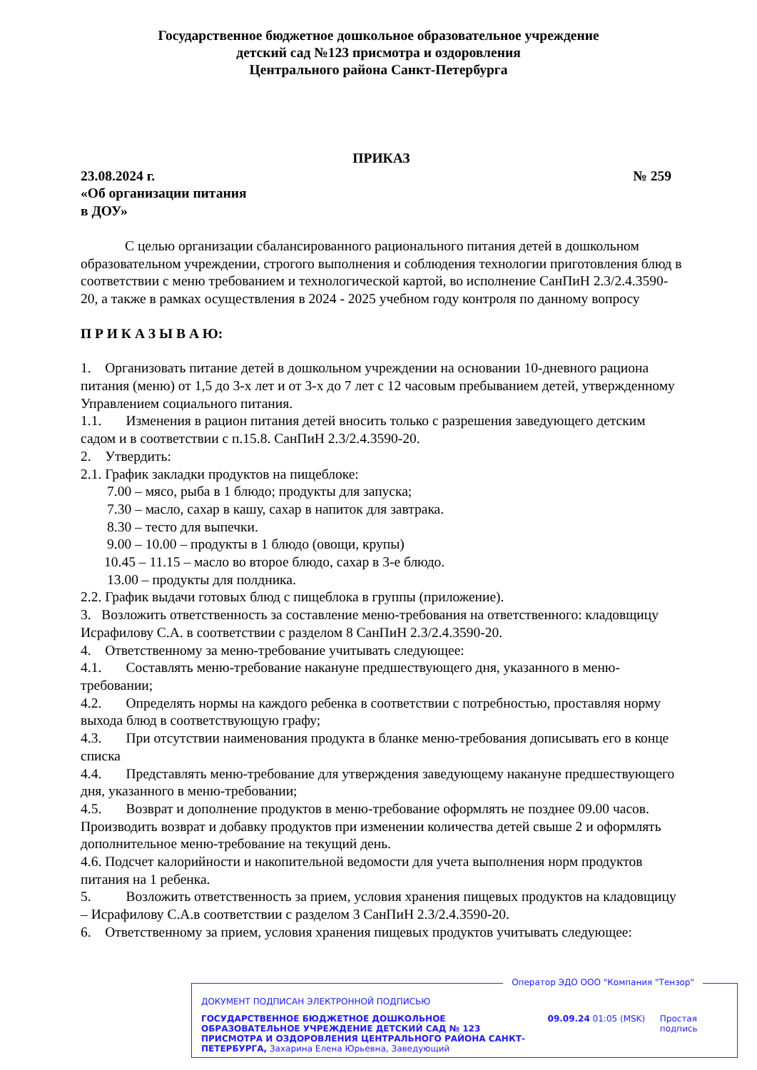Государственное бюджетное дошкольное образовательное учреждение
детский сад №123 присмотра и оздоровления
Центрального района Санкт-Петербурга
ПРИКАЗ
23.08.2024 г. № 259
«Об организации питания
в ДОУ»
С целью организации сбалансированного рационального питания детей в дошкольном образовательном учреждении, строгого выполнения и соблюдения технологии приготовления блюд в соответствии с меню требованием и технологической картой, во исполнение СанПиН 2.3/2.4.3590-20, а также в рамках осуществления в 2024 - 2025 учебном году контроля по данному вопросу
П Р И К А З Ы В А Ю:
1. Организовать питание детей в дошкольном учреждении на основании 10-дневного рациона питания (меню) от 1,5 до 3-х лет и от 3-х до 7 лет с 12 часовым пребыванием детей, утвержденному Управлением социального питания.
1.1. Изменения в рацион питания детей вносить только с разрешения заведующего детским садом и в соответствии с п.15.8. СанПиН 2.3/2.4.3590-20.
2. Утвердить:
2.1. График закладки продуктов на пищеблоке:
7.00 – мясо, рыба в 1 блюдо; продукты для запуска;
7.30 – масло, сахар в кашу, сахар в напиток для завтрака.
8.30 – тесто для выпечки.
9.00 – 10.00 – продукты в 1 блюдо (овощи, крупы)
10.45 – 11.15 – масло во второе блюдо, сахар в 3-е блюдо.
13.00 – продукты для полдника.
2.2. График выдачи готовых блюд с пищеблока в группы (приложение).
3. Возложить ответственность за составление меню-требования на ответственного: кладовщицу Исрафилову С.А. в соответствии с разделом 8 СанПиН 2.3/2.4.3590-20.
4. Ответственному за меню-требование учитывать следующее:
4.1. Составлять меню-требование накануне предшествующего дня, указанного в меню-требовании;
4.2. Определять нормы на каждого ребенка в соответствии с потребностью, проставляя норму выхода блюд в соответствующую графу;
4.3. При отсутствии наименования продукта в бланке меню-требования дописывать его в конце списка
4.4. Представлять меню-требование для утверждения заведующему накануне предшествующего дня, указанного в меню-требовании;
4.5. Возврат и дополнение продуктов в меню-требование оформлять не позднее 09.00 часов.
Производить возврат и добавку продуктов при изменении количества детей свыше 2 и оформлять дополнительное меню-требование на текущий день.
4.6. Подсчет калорийности и накопительной ведомости для учета выполнения норм продуктов питания на 1 ребенка.
5. Возложить ответственность за прием, условия хранения пищевых продуктов на кладовщицу – Исрафилову С.А.в соответствии с разделом 3 СанПиН 2.3/2.4.3590-20.
6. Ответственному за прием, условия хранения пищевых продуктов учитывать следующее:
Оператор ЭДО ООО "Компания "Тензор"
ДОКУМЕНТ ПОДПИСАН ЭЛЕКТРОННОЙ ПОДПИСЬЮ
ГОСУДАРСТВЕННОЕ БЮДЖЕТНОЕ ДОШКОЛЬНОЕ ОБРАЗОВАТЕЛЬНОЕ УЧРЕЖДЕНИЕ ДЕТСКИЙ САД № 123 ПРИСМОТРА И ОЗДОРОВЛЕНИЯ ЦЕНТРАЛЬНОГО РАЙОНА САНКТ-ПЕТЕРБУРГА, Захарина Елена Юрьевна, Заведующий
09.09.24 01:05 (MSK)
Простая подпись